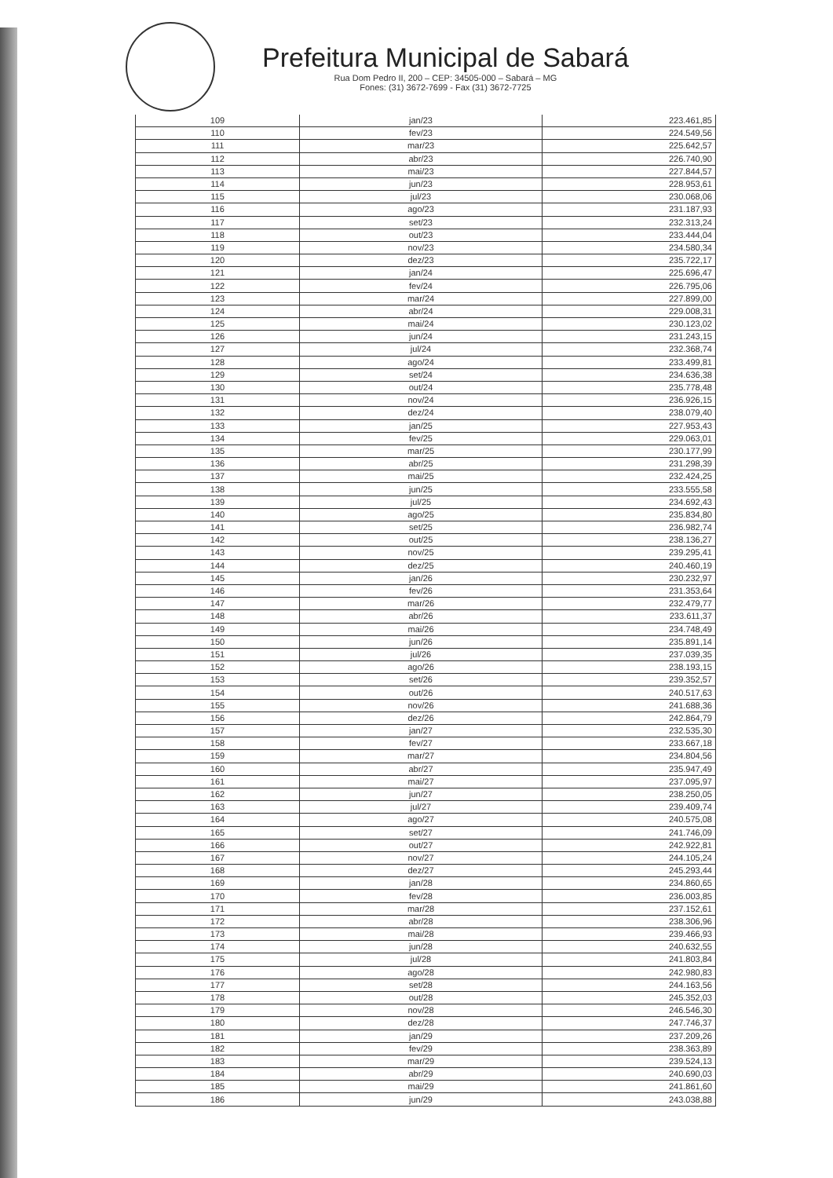Prefeitura Municipal de Sabará
Rua Dom Pedro II, 200 – CEP: 34505-000 – Sabará – MG
Fones: (31) 3672-7699 - Fax (31) 3672-7725
| 109 | jan/23 | 223.461,85 |
| 110 | fev/23 | 224.549,56 |
| 111 | mar/23 | 225.642,57 |
| 112 | abr/23 | 226.740,90 |
| 113 | mai/23 | 227.844,57 |
| 114 | jun/23 | 228.953,61 |
| 115 | jul/23 | 230.068,06 |
| 116 | ago/23 | 231.187,93 |
| 117 | set/23 | 232.313,24 |
| 118 | out/23 | 233.444,04 |
| 119 | nov/23 | 234.580,34 |
| 120 | dez/23 | 235.722,17 |
| 121 | jan/24 | 225.696,47 |
| 122 | fev/24 | 226.795,06 |
| 123 | mar/24 | 227.899,00 |
| 124 | abr/24 | 229.008,31 |
| 125 | mai/24 | 230.123,02 |
| 126 | jun/24 | 231.243,15 |
| 127 | jul/24 | 232.368,74 |
| 128 | ago/24 | 233.499,81 |
| 129 | set/24 | 234.636,38 |
| 130 | out/24 | 235.778,48 |
| 131 | nov/24 | 236.926,15 |
| 132 | dez/24 | 238.079,40 |
| 133 | jan/25 | 227.953,43 |
| 134 | fev/25 | 229.063,01 |
| 135 | mar/25 | 230.177,99 |
| 136 | abr/25 | 231.298,39 |
| 137 | mai/25 | 232.424,25 |
| 138 | jun/25 | 233.555,58 |
| 139 | jul/25 | 234.692,43 |
| 140 | ago/25 | 235.834,80 |
| 141 | set/25 | 236.982,74 |
| 142 | out/25 | 238.136,27 |
| 143 | nov/25 | 239.295,41 |
| 144 | dez/25 | 240.460,19 |
| 145 | jan/26 | 230.232,97 |
| 146 | fev/26 | 231.353,64 |
| 147 | mar/26 | 232.479,77 |
| 148 | abr/26 | 233.611,37 |
| 149 | mai/26 | 234.748,49 |
| 150 | jun/26 | 235.891,14 |
| 151 | jul/26 | 237.039,35 |
| 152 | ago/26 | 238.193,15 |
| 153 | set/26 | 239.352,57 |
| 154 | out/26 | 240.517,63 |
| 155 | nov/26 | 241.688,36 |
| 156 | dez/26 | 242.864,79 |
| 157 | jan/27 | 232.535,30 |
| 158 | fev/27 | 233.667,18 |
| 159 | mar/27 | 234.804,56 |
| 160 | abr/27 | 235.947,49 |
| 161 | mai/27 | 237.095,97 |
| 162 | jun/27 | 238.250,05 |
| 163 | jul/27 | 239.409,74 |
| 164 | ago/27 | 240.575,08 |
| 165 | set/27 | 241.746,09 |
| 166 | out/27 | 242.922,81 |
| 167 | nov/27 | 244.105,24 |
| 168 | dez/27 | 245.293,44 |
| 169 | jan/28 | 234.860,65 |
| 170 | fev/28 | 236.003,85 |
| 171 | mar/28 | 237.152,61 |
| 172 | abr/28 | 238.306,96 |
| 173 | mai/28 | 239.466,93 |
| 174 | jun/28 | 240.632,55 |
| 175 | jul/28 | 241.803,84 |
| 176 | ago/28 | 242.980,83 |
| 177 | set/28 | 244.163,56 |
| 178 | out/28 | 245.352,03 |
| 179 | nov/28 | 246.546,30 |
| 180 | dez/28 | 247.746,37 |
| 181 | jan/29 | 237.209,26 |
| 182 | fev/29 | 238.363,89 |
| 183 | mar/29 | 239.524,13 |
| 184 | abr/29 | 240.690,03 |
| 185 | mai/29 | 241.861,60 |
| 186 | jun/29 | 243.038,88 |